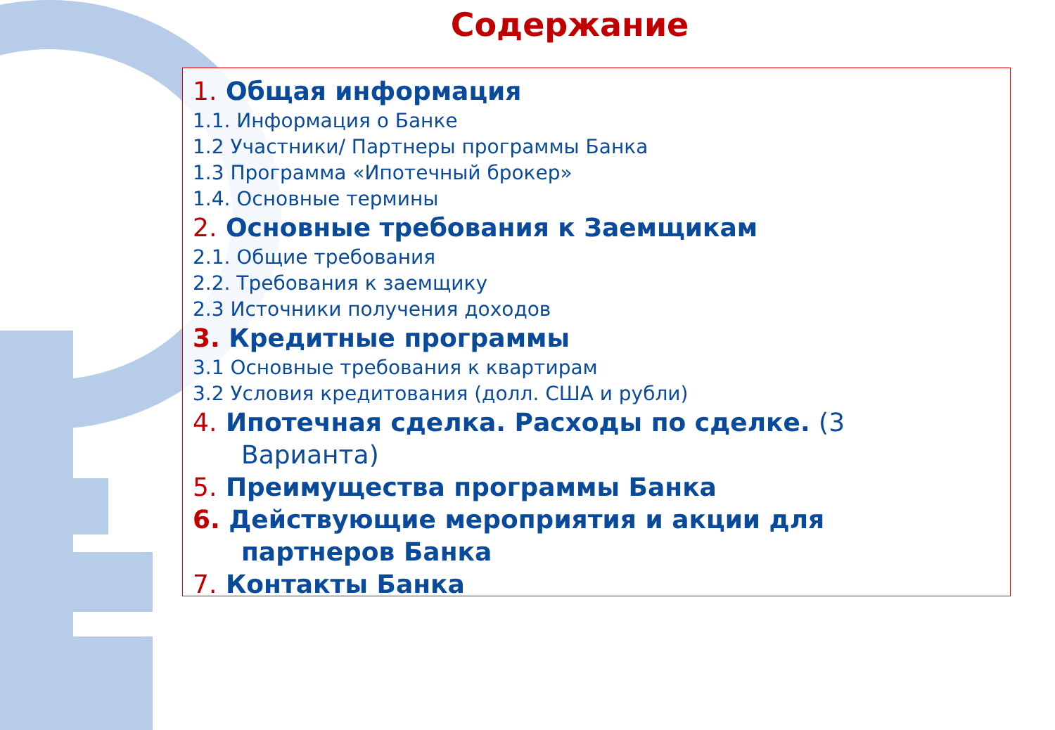Содержание
1. Общая информация
1.1. Информация о Банке
1.2 Участники/ Партнеры программы Банка
1.3 Программа «Ипотечный брокер»
1.4. Основные термины
2. Основные требования к Заемщикам
2.1. Общие требования
2.2. Требования к заемщику
2.3 Источники получения доходов
3. Кредитные программы
3.1 Основные требования к квартирам
3.2 Условия кредитования (долл. США и рубли)
4. Ипотечная сделка. Расходы по сделке. (3
Варианта)
5. Преимущества программы Банка
6. Действующие мероприятия и акции для
партнеров Банка
7. Контакты Банка